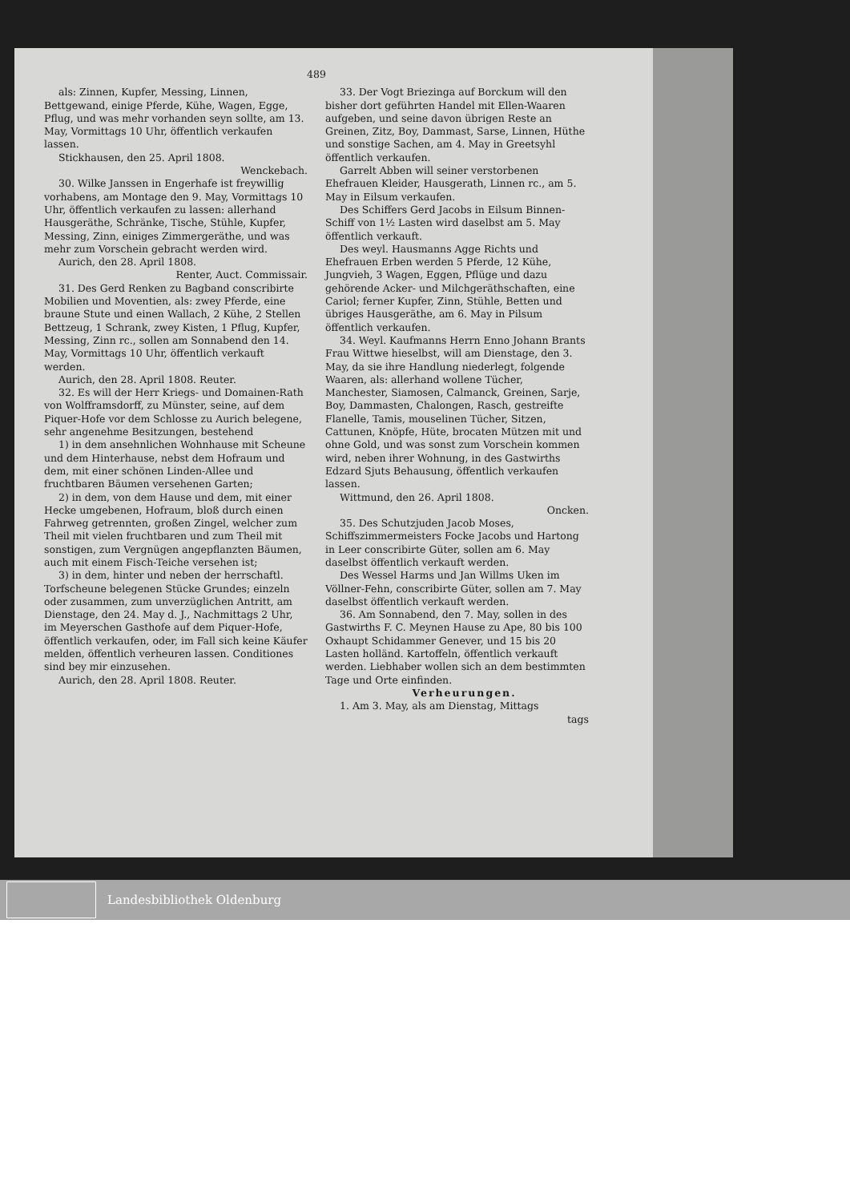489
als: Zinnen, Kupfer, Messing, Linnen, Bettgewand, einige Pferde, Kühe, Wagen, Egge, Pflug, und was mehr vorhanden seyn sollte, am 13. May, Vormittags 10 Uhr, öffentlich verkaufen lassen.
Stickhausen, den 25. April 1808.
Wenckebach.
30. Wilke Janssen in Engerhafe ist freywillig vorhabens, am Montage den 9. May, Vormittags 10 Uhr, öffentlich verkaufen zu lassen: allerhand Hausgeräthe, Schränke, Tische, Stühle, Kupfer, Messing, Zinn, einiges Zimmergeräthe, und was mehr zum Vorschein gebracht werden wird.
Aurich, den 28. April 1808.
Renter, Auct. Commissair.
31. Des Gerd Renken zu Bagband conscribirte Mobilien und Moventien, als: zwey Pferde, eine braune Stute und einen Wallach, 2 Kühe, 2 Stellen Bettzeug, 1 Schrank, zwey Kisten, 1 Pflug, Kupfer, Messing, Zinn rc., sollen am Sonnabend den 14. May, Vormittags 10 Uhr, öffentlich verkauft werden.
Aurich, den 28. April 1808. Reuter.
32. Es will der Herr Kriegs- und Domainen-Rath von Wolfframsdorff, zu Münster, seine, auf dem Piquer-Hofe vor dem Schlosse zu Aurich belegene, sehr angenehme Besitzungen, bestehend
1) in dem ansehnlichen Wohnhause mit Scheune und dem Hinterhause, nebst dem Hofraum und dem, mit einer schönen Linden-Allee und fruchtbaren Bäumen versehenen Garten;
2) in dem, von dem Hause und dem, mit einer Hecke umgebenen, Hofraum, bloß durch einen Fahrweg getrennten, großen Zingel, welcher zum Theil mit vielen fruchtbaren und zum Theil mit sonstigen, zum Vergnügen angepflanzten Bäumen, auch mit einem Fisch-Teiche versehen ist;
3) in dem, hinter und neben der herrschaftl. Torfscheune belegenen Stücke Grundes; einzeln oder zusammen, zum unverzüglichen Antritt, am Dienstage, den 24. May d. J., Nachmittags 2 Uhr, im Meyerschen Gasthofe auf dem Piquer-Hofe, öffentlich verkaufen, oder, im Fall sich keine Käufer melden, öffentlich verheuren lassen. Conditiones sind bey mir einzusehen.
Aurich, den 28. April 1808. Reuter.
33. Der Vogt Briezinga auf Borckum will den bisher dort geführten Handel mit Ellen-Waaren aufgeben, und seine davon übrigen Reste an Greinen, Zitz, Boy, Dammast, Sarse, Linnen, Hüthe und sonstige Sachen, am 4. May in Greetsyhl öffentlich verkaufen.
Garrelt Abben will seiner verstorbenen Ehefrauen Kleider, Hausgerath, Linnen rc., am 5. May in Eilsum verkaufen.
Des Schiffers Gerd Jacobs in Eilsum Binnen-Schiff von 1½ Lasten wird daselbst am 5. May öffentlich verkauft.
Des weyl. Hausmanns Agge Richts und Ehefrauen Erben werden 5 Pferde, 12 Kühe, Jungvieh, 3 Wagen, Eggen, Pflüge und dazu gehörende Acker- und Milchgeräthschaften, eine Cariol; ferner Kupfer, Zinn, Stühle, Betten und übriges Hausgeräthe, am 6. May in Pilsum öffentlich verkaufen.
34. Weyl. Kaufmanns Herrn Enno Johann Brants Frau Wittwe hieselbst, will am Dienstage, den 3. May, da sie ihre Handlung niederlegt, folgende Waaren, als: allerhand wollene Tücher, Manchester, Siamosen, Calmanck, Greinen, Sarje, Boy, Dammasten, Chalongen, Rasch, gestreifte Flanelle, Tamis, mouselinen Tücher, Sitzen, Cattunen, Knöpfe, Hüte, brocaten Mützen mit und ohne Gold, und was sonst zum Vorschein kommen wird, neben ihrer Wohnung, in des Gastwirths Edzard Sjuts Behausung, öffentlich verkaufen lassen.
Wittmund, den 26. April 1808.
Oncken.
35. Des Schutzjuden Jacob Moses, Schiffszimmermeisters Focke Jacobs und Hartong in Leer conscribirte Güter, sollen am 6. May daselbst öffentlich verkauft werden.
Des Wessel Harms und Jan Willms Uken im Völlner-Fehn, conscribirte Güter, sollen am 7. May daselbst öffentlich verkauft werden.
36. Am Sonnabend, den 7. May, sollen in des Gastwirths F. C. Meynen Hause zu Ape, 80 bis 100 Oxhaupt Schidammer Genever, und 15 bis 20 Lasten holländ. Kartoffeln, öffentlich verkauft werden. Liebhaber wollen sich an dem bestimmten Tage und Orte einfinden.
Verheurungen.
1. Am 3. May, als am Dienstag, Mittags
tags
Landesbibliothek Oldenburg